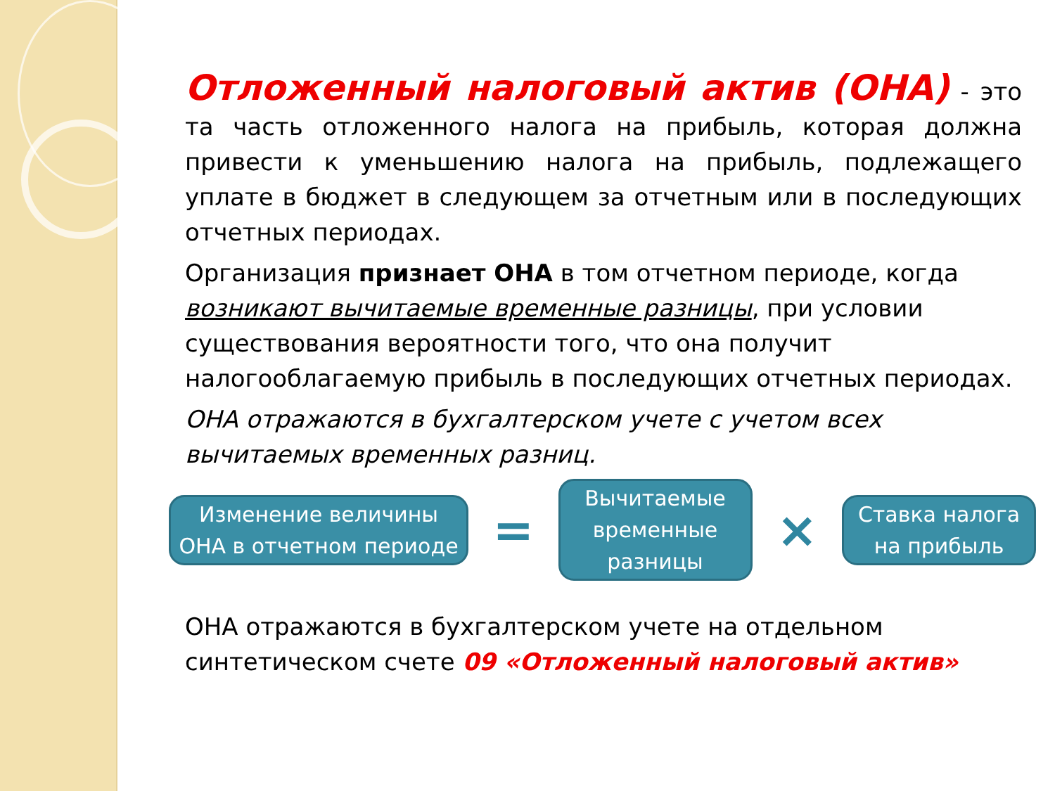Отложенный налоговый актив (ОНА) - это та часть отложенного налога на прибыль, которая должна привести к уменьшению налога на прибыль, подлежащего уплате в бюджет в следующем за отчетным или в последующих отчетных периодах.
Организация признает ОНА в том отчетном периоде, когда возникают вычитаемые временные разницы, при условии существования вероятности того, что она получит налогооблагаемую прибыль в последующих отчетных периодах.
ОНА отражаются в бухгалтерском учете с учетом всех вычитаемых временных разниц.
Изменение величины ОНА в отчетном периоде
=
Вычитаемые временные разницы
×
Ставка налога на прибыль
ОНА отражаются в бухгалтерском учете на отдельном синтетическом счете 09 «Отложенный налоговый актив»